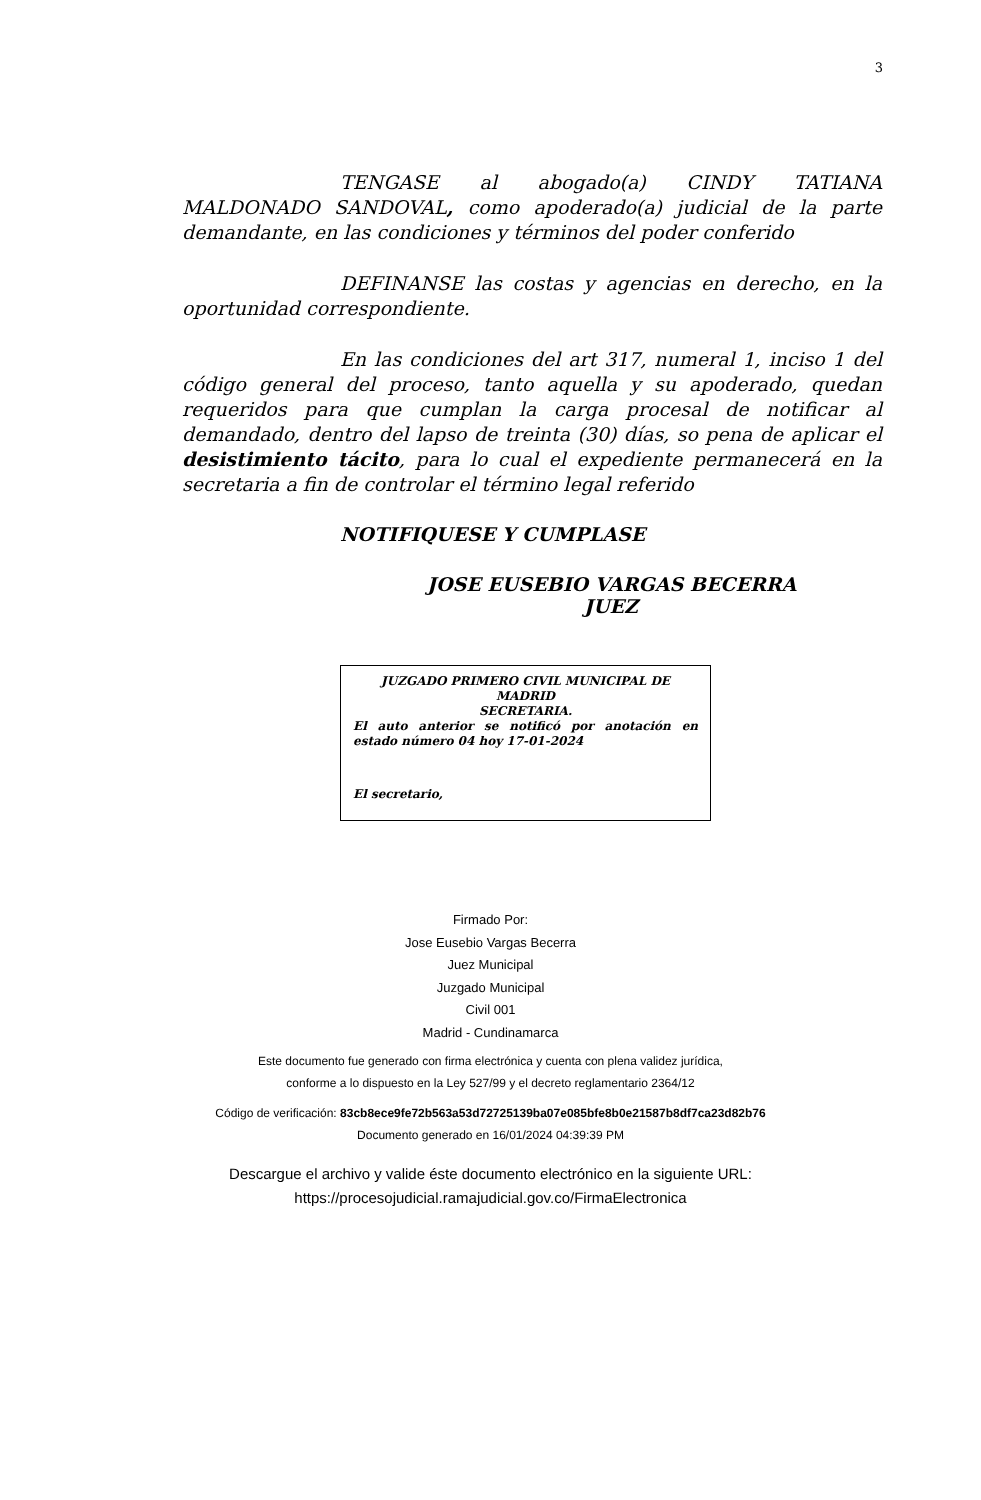3
TENGASE al abogado(a) CINDY TATIANA MALDONADO SANDOVAL, como apoderado(a) judicial de la parte demandante, en las condiciones y términos del poder conferido
DEFINANSE las costas y agencias en derecho, en la oportunidad correspondiente.
En las condiciones del art 317, numeral 1, inciso 1 del código general del proceso, tanto aquella y su apoderado, quedan requeridos para que cumplan la carga procesal de notificar al demandado, dentro del lapso de treinta (30) días, so pena de aplicar el desistimiento tácito, para lo cual el expediente permanecerá en la secretaria a fin de controlar el término legal referido
NOTIFIQUESE Y CUMPLASE
JOSE EUSEBIO VARGAS BECERRA
JUEZ
JUZGADO PRIMERO CIVIL MUNICIPAL DE MADRID
SECRETARIA.
El auto anterior se notificó por anotación en estado número 04 hoy 17-01-2024
El secretario,
Firmado Por:
Jose Eusebio Vargas Becerra
Juez Municipal
Juzgado Municipal
Civil 001
Madrid - Cundinamarca
Este documento fue generado con firma electrónica y cuenta con plena validez jurídica,
conforme a lo dispuesto en la Ley 527/99 y el decreto reglamentario 2364/12
Código de verificación: 83cb8ece9fe72b563a53d72725139ba07e085bfe8b0e21587b8df7ca23d82b76
Documento generado en 16/01/2024 04:39:39 PM
Descargue el archivo y valide éste documento electrónico en la siguiente URL:
https://procesojudicial.ramajudicial.gov.co/FirmaElectronica